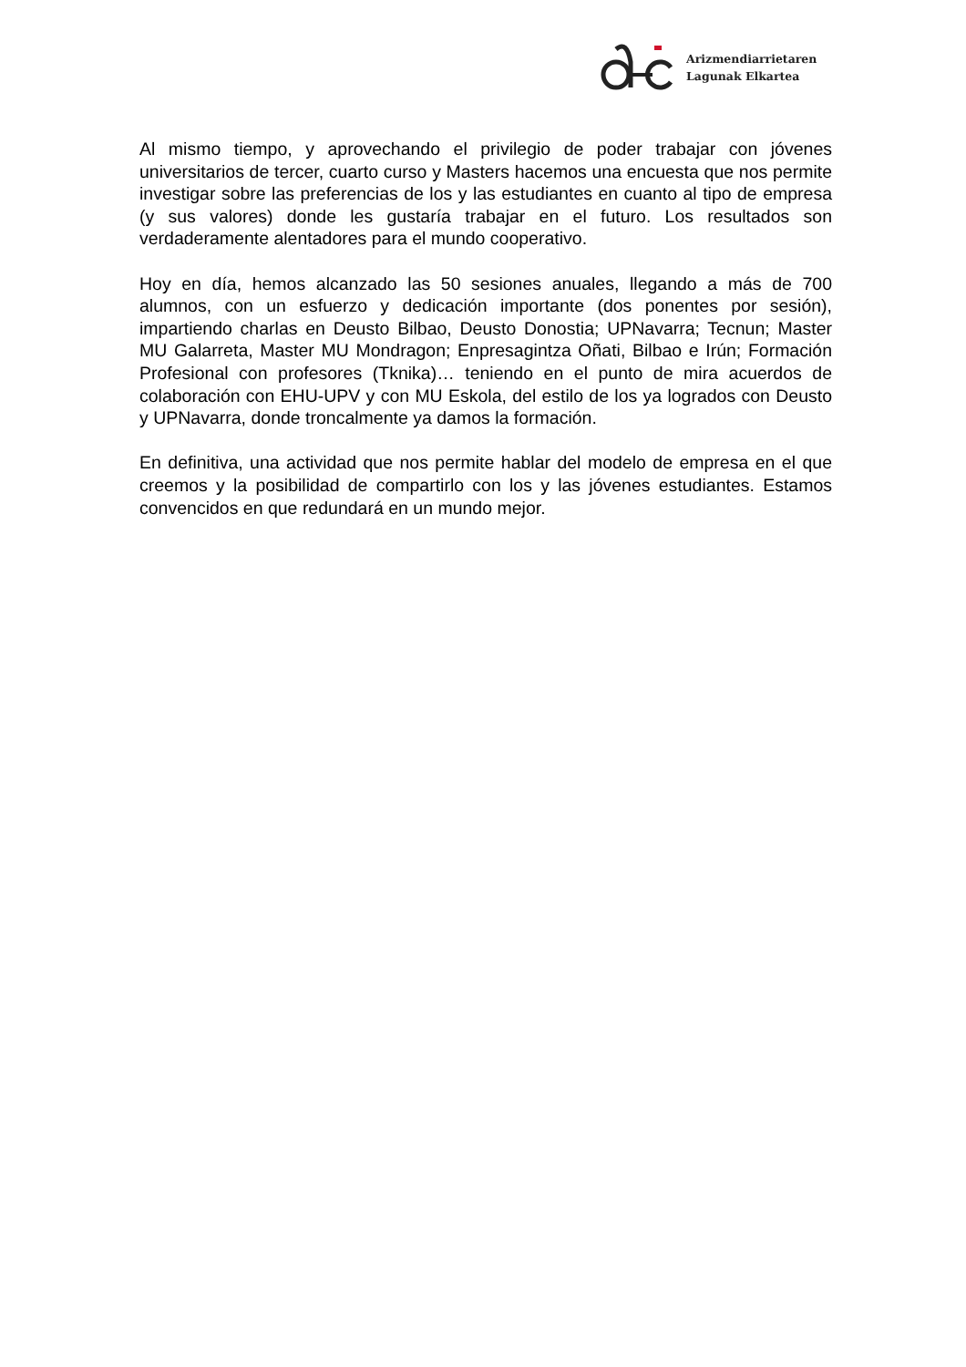Arizmendiarrietaren
Lagunak Elkartea
Al mismo tiempo, y aprovechando el privilegio de poder trabajar con jóvenes universitarios de tercer, cuarto curso y Masters hacemos una encuesta que nos permite investigar sobre las preferencias de los y las estudiantes en cuanto al tipo de empresa (y sus valores) donde les gustaría trabajar en el futuro. Los resultados son verdaderamente alentadores para el mundo cooperativo.
Hoy en día, hemos alcanzado las 50 sesiones anuales, llegando a más de 700 alumnos, con un esfuerzo y dedicación importante (dos ponentes por sesión), impartiendo charlas en Deusto Bilbao, Deusto Donostia; UPNavarra; Tecnun; Master MU Galarreta, Master MU Mondragon; Enpresagintza Oñati, Bilbao e Irún; Formación Profesional con profesores (Tknika)… teniendo en el punto de mira acuerdos de colaboración con EHU-UPV y con MU Eskola, del estilo de los ya logrados con Deusto y UPNavarra, donde troncalmente ya damos la formación.
En definitiva, una actividad que nos permite hablar del modelo de empresa en el que creemos y la posibilidad de compartirlo con los y las jóvenes estudiantes. Estamos convencidos en que redundará en un mundo mejor.